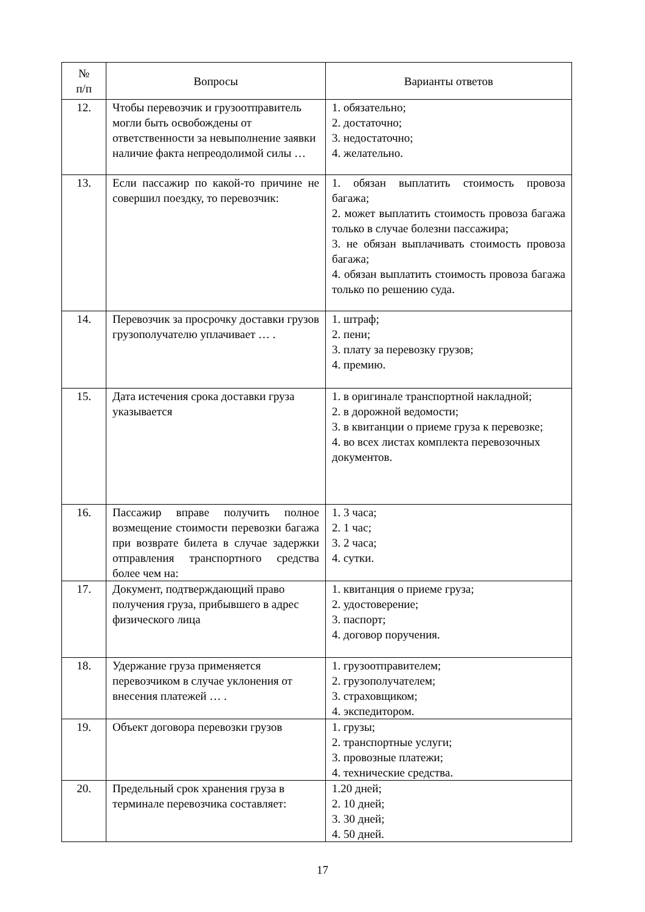| № п/п | Вопросы | Варианты ответов |
| --- | --- | --- |
| 12. | Чтобы перевозчик и грузоотправитель могли быть освобождены от ответственности за невыполнение заявки наличие факта непреодолимой силы … | 1. обязательно; 2. достаточно; 3. недостаточно; 4. желательно. |
| 13. | Если пассажир по какой-то причине не совершил поездку, то перевозчик: | 1. обязан выплатить стоимость провоза багажа; 2. может выплатить стоимость провоза багажа только в случае болезни пассажира; 3. не обязан выплачивать стоимость провоза багажа; 4. обязан выплатить стоимость провоза багажа только по решению суда. |
| 14. | Перевозчик за просрочку доставки грузов грузополучателю уплачивает … . | 1. штраф; 2. пени; 3. плату за перевозку грузов; 4. премию. |
| 15. | Дата истечения срока доставки груза указывается | 1. в оригинале транспортной накладной; 2. в дорожной ведомости; 3. в квитанции о приеме груза к перевозке; 4. во всех листах комплекта перевозочных документов. |
| 16. | Пассажир вправе получить полное возмещение стоимости перевозки багажа при возврате билета в случае задержки отправления транспортного средства более чем на: | 1. 3 часа; 2. 1 час; 3. 2 часа; 4. сутки. |
| 17. | Документ, подтверждающий право получения груза, прибывшего в адрес физического лица | 1. квитанция о приеме груза; 2. удостоверение; 3. паспорт; 4. договор поручения. |
| 18. | Удержание груза применяется перевозчиком в случае уклонения от внесения платежей … . | 1. грузоотправителем; 2. грузополучателем; 3. страховщиком; 4. экспедитором. |
| 19. | Объект договора перевозки грузов | 1. грузы; 2. транспортные услуги; 3. провозные платежи; 4. технические средства. |
| 20. | Предельный срок хранения груза в терминале перевозчика составляет: | 1.20 дней; 2. 10 дней; 3. 30 дней; 4. 50 дней. |
17